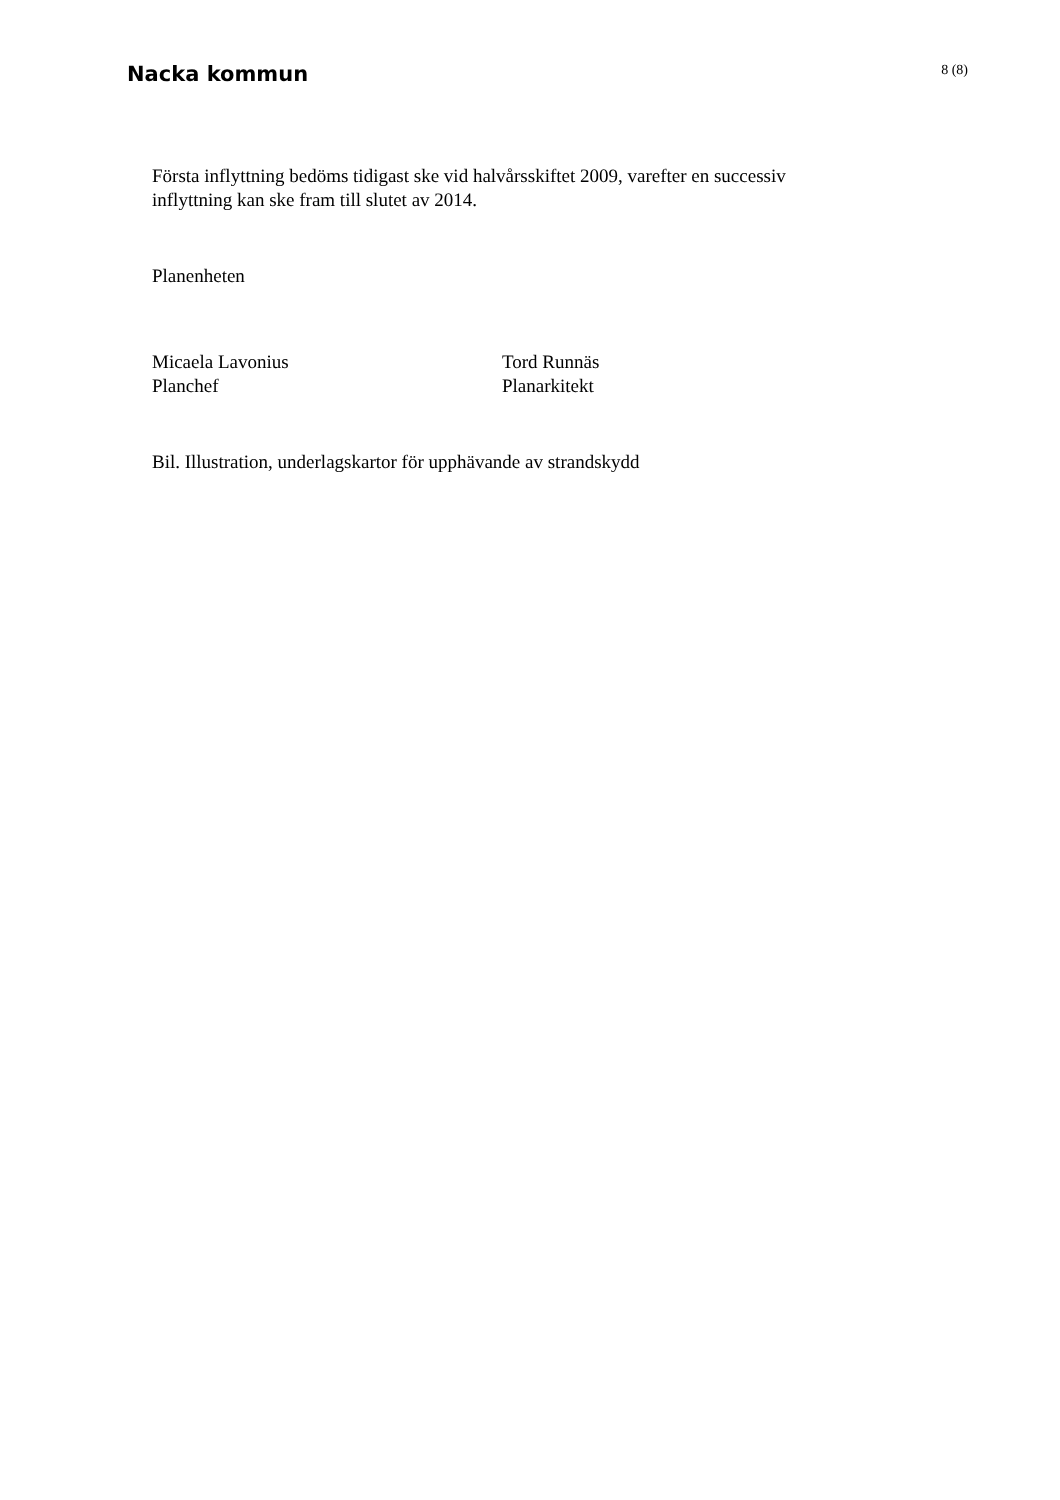Nacka kommun
8 (8)
Första inflyttning bedöms tidigast ske vid halvårsskiftet 2009, varefter en successiv
inflyttning kan ske fram till slutet av 2014.
Planenheten
Micaela Lavonius
Planchef
Tord Runnäs
Planarkitekt
Bil. Illustration, underlagskartor för upphävande av strandskydd